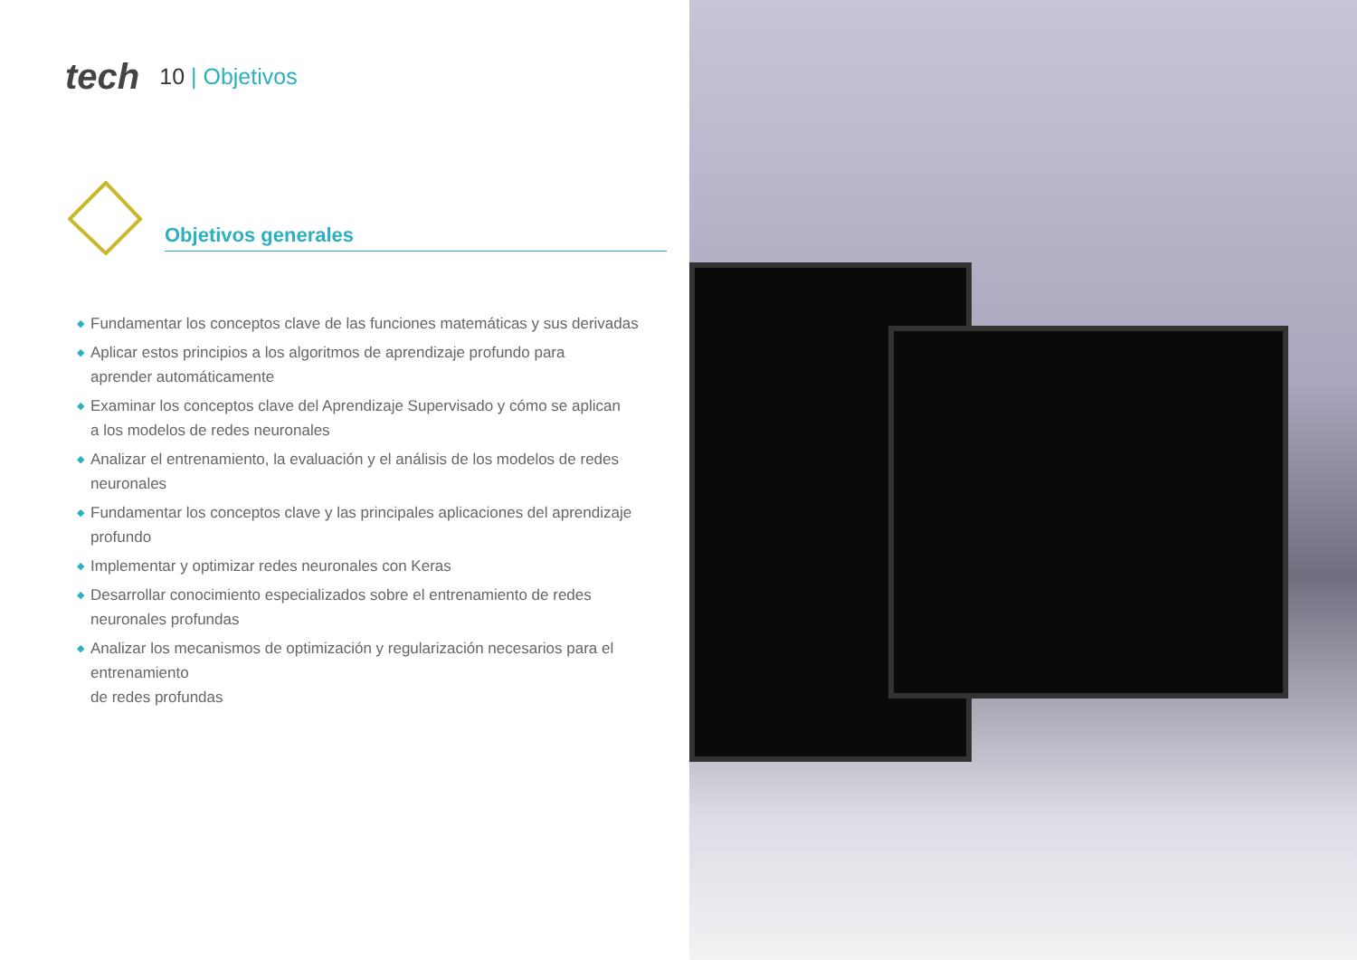tech 10 | Objetivos
Objetivos generales
◆ Fundamentar los conceptos clave de las funciones matemáticas y sus derivadas
◆ Aplicar estos principios a los algoritmos de aprendizaje profundo para
aprender automáticamente
◆ Examinar los conceptos clave del Aprendizaje Supervisado y cómo se aplican
a los modelos de redes neuronales
◆ Analizar el entrenamiento, la evaluación y el análisis de los modelos de redes neuronales
◆ Fundamentar los conceptos clave y las principales aplicaciones del aprendizaje profundo
◆ Implementar y optimizar redes neuronales con Keras
◆ Desarrollar conocimiento especializados sobre el entrenamiento de redes
neuronales profundas
◆ Analizar los mecanismos de optimización y regularización necesarios para el entrenamiento
de redes profundas